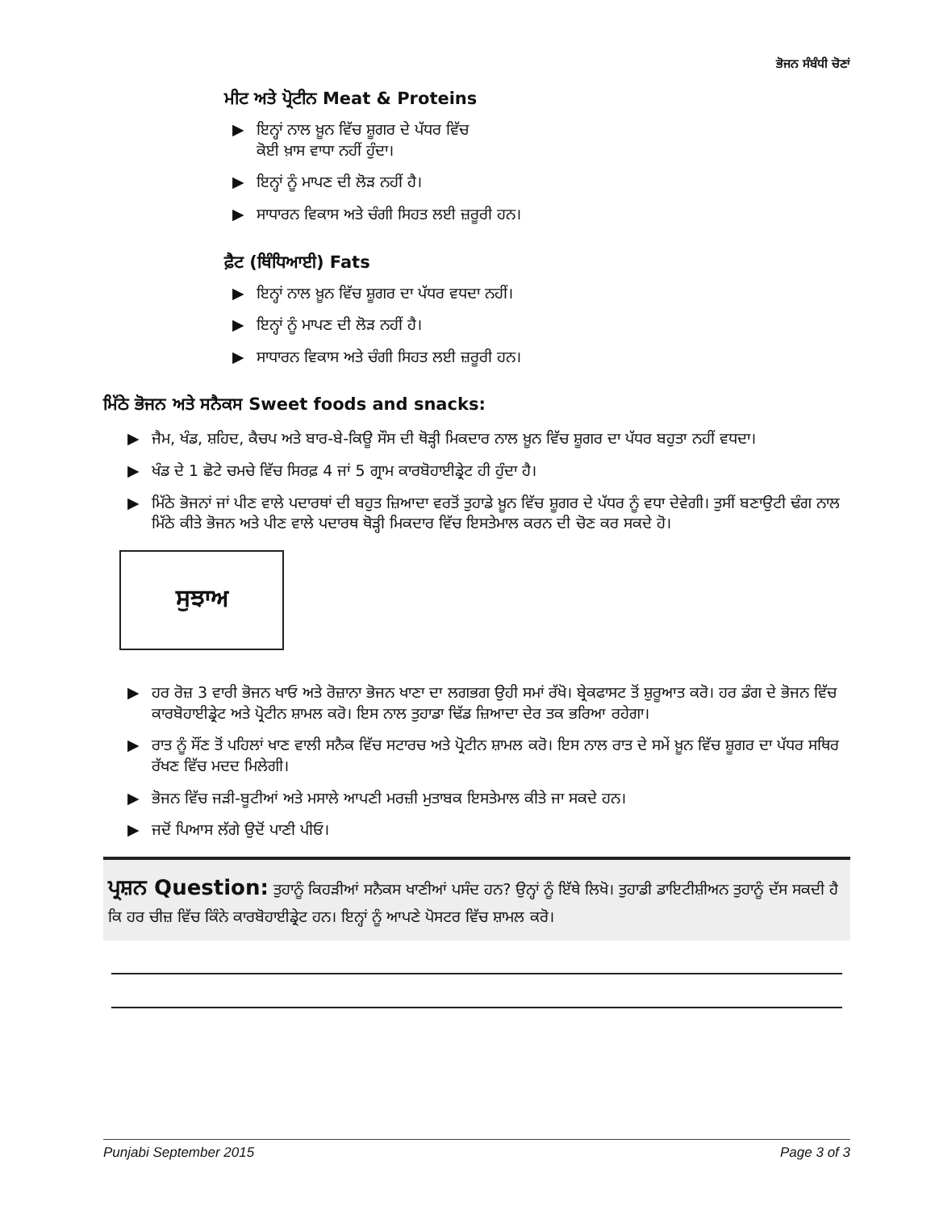ਭੋਜਨ ਸੰਬੰਧੀ ਚੋਣਾਂ
ਮੀਟ ਅਤੇ ਪ੍ਰੋਟੀਨ Meat & Proteins
▶ ਇਨ੍ਹਾਂ ਨਾਲ ਖ਼ੂਨ ਵਿੱਚ ਸ਼ੂਗਰ ਦੇ ਪੱਧਰ ਵਿੱਚ
ਕੋਈ ਖ਼ਾਸ ਵਾਧਾ ਨਹੀਂ ਹੁੰਦਾ।
▶ ਇਨ੍ਹਾਂ ਨੂੰ ਮਾਪਣ ਦੀ ਲੋੜ ਨਹੀਂ ਹੈ।
▶ ਸਾਧਾਰਨ ਵਿਕਾਸ ਅਤੇ ਚੰਗੀ ਸਿਹਤ ਲਈ ਜ਼ਰੂਰੀ ਹਨ।
ਫ਼ੈਟ (ਥਿੰਧਿਆਈ) Fats
▶ ਇਨ੍ਹਾਂ ਨਾਲ ਖ਼ੂਨ ਵਿੱਚ ਸ਼ੂਗਰ ਦਾ ਪੱਧਰ ਵਧਦਾ ਨਹੀਂ।
▶ ਇਨ੍ਹਾਂ ਨੂੰ ਮਾਪਣ ਦੀ ਲੋੜ ਨਹੀਂ ਹੈ।
▶ ਸਾਧਾਰਨ ਵਿਕਾਸ ਅਤੇ ਚੰਗੀ ਸਿਹਤ ਲਈ ਜ਼ਰੂਰੀ ਹਨ।
ਮਿੱਠੇ ਭੋਜਨ ਅਤੇ ਸਨੈਕਸ Sweet foods and snacks:
▶ ਜੈਮ, ਖੰਡ, ਸ਼ਹਿਦ, ਕੈਚਪ ਅਤੇ ਬਾਰ-ਬੇ-ਕਿਊ ਸੌਸ ਦੀ ਥੋੜ੍ਹੀ ਮਿਕਦਾਰ ਨਾਲ ਖ਼ੂਨ ਵਿੱਚ ਸ਼ੂਗਰ ਦਾ ਪੱਧਰ ਬਹੁਤਾ ਨਹੀਂ ਵਧਦਾ।
▶ ਖੰਡ ਦੇ 1 ਛੋਟੇ ਚਮਚੇ ਵਿੱਚ ਸਿਰਫ਼ 4 ਜਾਂ 5 ਗ੍ਰਾਮ ਕਾਰਬੋਹਾਈਡ੍ਰੇਟ ਹੀ ਹੁੰਦਾ ਹੈ।
▶ ਮਿੱਠੇ ਭੋਜਨਾਂ ਜਾਂ ਪੀਣ ਵਾਲੇ ਪਦਾਰਥਾਂ ਦੀ ਬਹੁਤ ਜ਼ਿਆਦਾ ਵਰਤੋਂ ਤੁਹਾਡੇ ਖ਼ੂਨ ਵਿੱਚ ਸ਼ੂਗਰ ਦੇ ਪੱਧਰ ਨੂੰ ਵਧਾ ਦੇਵੇਗੀ। ਤੁਸੀਂ ਬਣਾਉਟੀ ਢੰਗ ਨਾਲ ਮਿੱਠੇ ਕੀਤੇ ਭੋਜਨ ਅਤੇ ਪੀਣ ਵਾਲੇ ਪਦਾਰਥ ਥੋੜ੍ਹੀ ਮਿਕਦਾਰ ਵਿੱਚ ਇਸਤੇਮਾਲ ਕਰਨ ਦੀ ਚੋਣ ਕਰ ਸਕਦੇ ਹੋ।
ਸੁਝਾਅ
▶ ਹਰ ਰੋਜ਼ 3 ਵਾਰੀ ਭੋਜਨ ਖਾਓ ਅਤੇ ਰੋਜ਼ਾਨਾ ਭੋਜਨ ਖਾਣਾ ਦਾ ਲਗਭਗ ਉਹੀ ਸਮਾਂ ਰੱਖੋ। ਬ੍ਰੇਕਫਾਸਟ ਤੋਂ ਸ਼ੁਰੂਆਤ ਕਰੋ। ਹਰ ਡੰਗ ਦੇ ਭੋਜਨ ਵਿੱਚ ਕਾਰਬੋਹਾਈਡ੍ਰੇਟ ਅਤੇ ਪ੍ਰੋਟੀਨ ਸ਼ਾਮਲ ਕਰੋ। ਇਸ ਨਾਲ ਤੁਹਾਡਾ ਢਿੱਡ ਜ਼ਿਆਦਾ ਦੇਰ ਤਕ ਭਰਿਆ ਰਹੇਗਾ।
▶ ਰਾਤ ਨੂੰ ਸੌਂਣ ਤੋਂ ਪਹਿਲਾਂ ਖਾਣ ਵਾਲੀ ਸਨੈਕ ਵਿੱਚ ਸਟਾਰਚ ਅਤੇ ਪ੍ਰੋਟੀਨ ਸ਼ਾਮਲ ਕਰੋ। ਇਸ ਨਾਲ ਰਾਤ ਦੇ ਸਮੇਂ ਖ਼ੂਨ ਵਿੱਚ ਸ਼ੂਗਰ ਦਾ ਪੱਧਰ ਸਥਿਰ ਰੱਖਣ ਵਿੱਚ ਮਦਦ ਮਿਲੇਗੀ।
▶ ਭੋਜਨ ਵਿੱਚ ਜੜੀ-ਬੂਟੀਆਂ ਅਤੇ ਮਸਾਲੇ ਆਪਣੀ ਮਰਜ਼ੀ ਮੁਤਾਬਕ ਇਸਤੇਮਾਲ ਕੀਤੇ ਜਾ ਸਕਦੇ ਹਨ।
▶ ਜਦੋਂ ਪਿਆਸ ਲੱਗੇ ਉਦੋਂ ਪਾਣੀ ਪੀਓ।
ਪ੍ਰਸ਼ਨ Question: ਤੁਹਾਨੂੰ ਕਿਹੜੀਆਂ ਸਨੈਕਸ ਖਾਣੀਆਂ ਪਸੰਦ ਹਨ? ਉਨ੍ਹਾਂ ਨੂੰ ਇੱਥੇ ਲਿਖੋ। ਤੁਹਾਡੀ ਡਾਇਟੀਸ਼ੀਅਨ ਤੁਹਾਨੂੰ ਦੱਸ ਸਕਦੀ ਹੈ ਕਿ ਹਰ ਚੀਜ਼ ਵਿੱਚ ਕਿੰਨੇ ਕਾਰਬੋਹਾਈਡ੍ਰੇਟ ਹਨ। ਇਨ੍ਹਾਂ ਨੂੰ ਆਪਣੇ ਪੋਸਟਰ ਵਿੱਚ ਸ਼ਾਮਲ ਕਰੋ।
Punjabi September 2015 Page 3 of 3